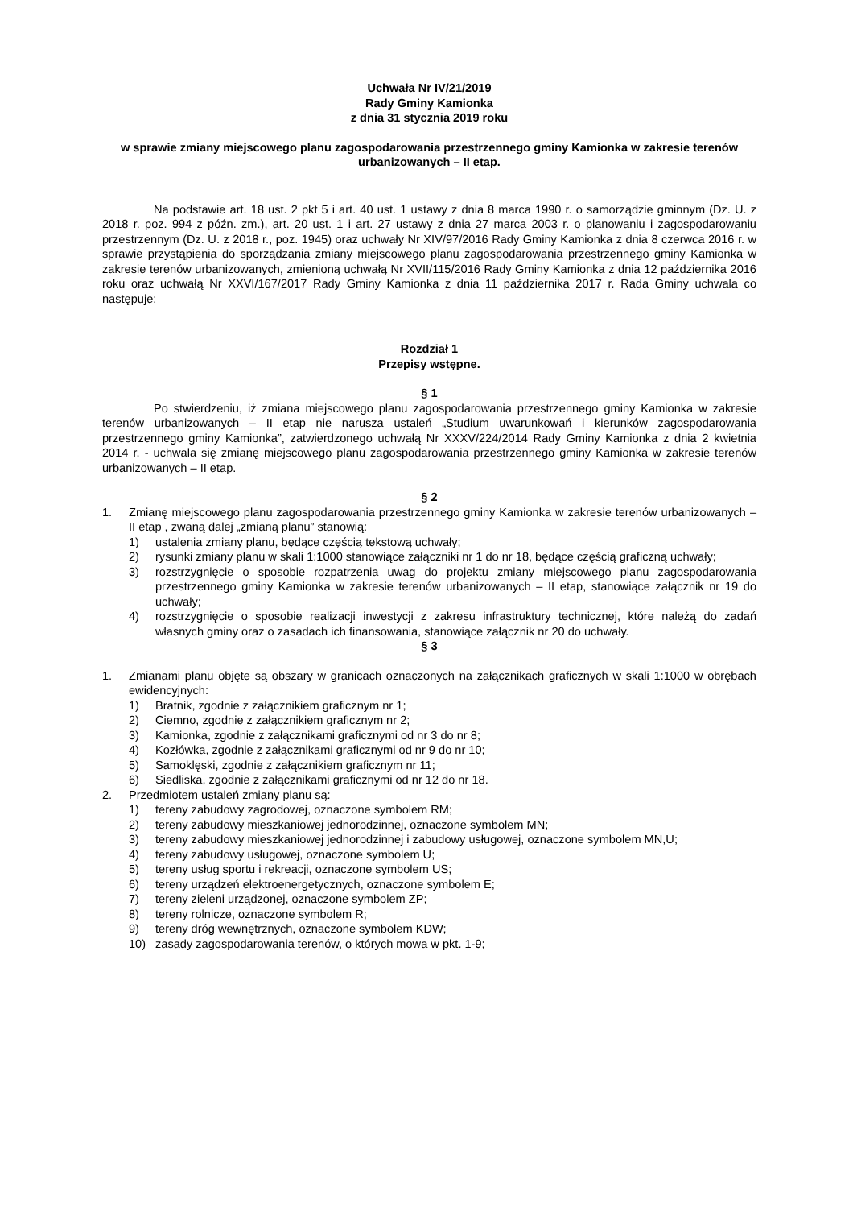Uchwała Nr IV/21/2019
Rady Gminy Kamionka
z dnia 31 stycznia 2019 roku
w sprawie zmiany miejscowego planu zagospodarowania przestrzennego gminy Kamionka w zakresie terenów urbanizowanych – II etap.
Na podstawie art. 18 ust. 2 pkt 5 i art. 40 ust. 1 ustawy z dnia 8 marca 1990 r. o samorządzie gminnym (Dz. U. z 2018 r. poz. 994 z późn. zm.), art. 20 ust. 1 i art. 27 ustawy z dnia 27 marca 2003 r. o planowaniu i zagospodarowaniu przestrzennym (Dz. U. z 2018 r., poz. 1945) oraz uchwały Nr XIV/97/2016 Rady Gminy Kamionka z dnia 8 czerwca 2016 r. w sprawie przystąpienia do sporządzania zmiany miejscowego planu zagospodarowania przestrzennego gminy Kamionka w zakresie terenów urbanizowanych, zmienioną uchwałą Nr XVII/115/2016 Rady Gminy Kamionka z dnia 12 października 2016 roku oraz uchwałą Nr XXVI/167/2017 Rady Gminy Kamionka z dnia 11 października 2017 r. Rada Gminy uchwala co następuje:
Rozdział 1
Przepisy wstępne.
§ 1
Po stwierdzeniu, iż zmiana miejscowego planu zagospodarowania przestrzennego gminy Kamionka w zakresie terenów urbanizowanych – II etap nie narusza ustaleń „Studium uwarunkowań i kierunków zagospodarowania przestrzennego gminy Kamionka”, zatwierdzonego uchwałą Nr XXXV/224/2014 Rady Gminy Kamionka z dnia 2 kwietnia 2014 r. - uchwala się zmianę miejscowego planu zagospodarowania przestrzennego gminy Kamionka w zakresie terenów urbanizowanych – II etap.
§ 2
1. Zmianę miejscowego planu zagospodarowania przestrzennego gminy Kamionka w zakresie terenów urbanizowanych – II etap , zwaną dalej „zmianą planu” stanowią:
1) ustalenia zmiany planu, będące częścią tekstową uchwały;
2) rysunki zmiany planu w skali 1:1000 stanowiące załączniki nr 1 do nr 18, będące częścią graficzną uchwały;
3) rozstrzygnięcie o sposobie rozpatrzenia uwag do projektu zmiany miejscowego planu zagospodarowania przestrzennego gminy Kamionka w zakresie terenów urbanizowanych – II etap, stanowiące załącznik nr 19 do uchwały;
4) rozstrzygnięcie o sposobie realizacji inwestycji z zakresu infrastruktury technicznej, które należą do zadań własnych gminy oraz o zasadach ich finansowania, stanowiące załącznik nr 20 do uchwały.
§ 3
1. Zmianami planu objęte są obszary w granicach oznaczonych na załącznikach graficznych w skali 1:1000 w obrębach ewidencyjnych:
1) Bratnik, zgodnie z załącznikiem graficznym nr 1;
2) Ciemno, zgodnie z załącznikiem graficznym nr 2;
3) Kamionka, zgodnie z załącznikami graficznymi od nr 3 do nr 8;
4) Kozłówka, zgodnie z załącznikami graficznymi od nr 9 do nr 10;
5) Samoklęski, zgodnie z załącznikiem graficznym nr 11;
6) Siedliska, zgodnie z załącznikami graficznymi od nr 12 do nr 18.
2. Przedmiotem ustaleń zmiany planu są:
1) tereny zabudowy zagrodowej, oznaczone symbolem RM;
2) tereny zabudowy mieszkaniowej jednorodzinnej, oznaczone symbolem MN;
3) tereny zabudowy mieszkaniowej jednorodzinnej i zabudowy usługowej, oznaczone symbolem MN,U;
4) tereny zabudowy usługowej, oznaczone symbolem U;
5) tereny usług sportu i rekreacji, oznaczone symbolem US;
6) tereny urządzeń elektroenergetycznych, oznaczone symbolem E;
7) tereny zieleni urządzonej, oznaczone symbolem ZP;
8) tereny rolnicze, oznaczone symbolem R;
9) tereny dróg wewnętrznych, oznaczone symbolem KDW;
10) zasady zagospodarowania terenów, o których mowa w pkt. 1-9;